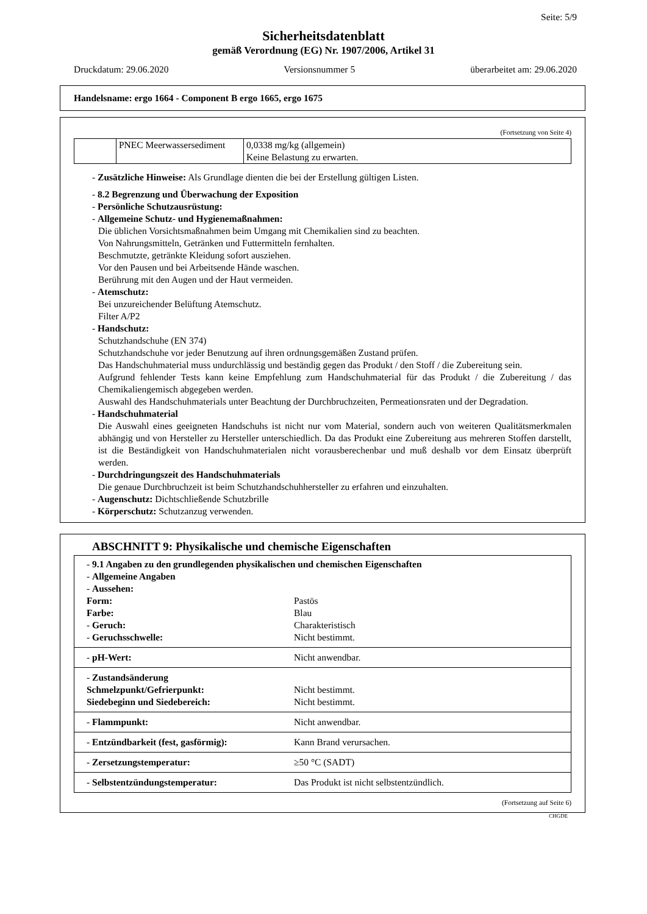Seite: 5/9
Sicherheitsdatenblatt
gemäß Verordnung (EG) Nr. 1907/2006, Artikel 31
Druckdatum: 29.06.2020 Versionsnummer 5 überarbeitet am: 29.06.2020
Handelsname: ergo 1664 - Component B ergo 1665, ergo 1675
(Fortsetzung von Seite 4)
| | PNEC Meerwassersediment | 0,0338 mg/kg (allgemein) Keine Belastung zu erwarten. |
- Zusätzliche Hinweise: Als Grundlage dienten die bei der Erstellung gültigen Listen.
- 8.2 Begrenzung und Überwachung der Exposition
- Persönliche Schutzausrüstung:
- Allgemeine Schutz- und Hygienemaßnahmen:
Die üblichen Vorsichtsmaßnahmen beim Umgang mit Chemikalien sind zu beachten.
Von Nahrungsmitteln, Getränken und Futtermitteln fernhalten.
Beschmutzte, getränkte Kleidung sofort ausziehen.
Vor den Pausen und bei Arbeitsende Hände waschen.
Berührung mit den Augen und der Haut vermeiden.
- Atemschutz:
Bei unzureichender Belüftung Atemschutz.
Filter A/P2
- Handschutz:
Schutzhandschuhe (EN 374)
Schutzhandschuhe vor jeder Benutzung auf ihren ordnungsgemäßen Zustand prüfen.
Das Handschuhmaterial muss undurchlässig und beständig gegen das Produkt / den Stoff / die Zubereitung sein.
Aufgrund fehlender Tests kann keine Empfehlung zum Handschuhmaterial für das Produkt / die Zubereitung / das Chemikaliengemisch abgegeben werden.
Auswahl des Handschuhmaterials unter Beachtung der Durchbruchzeiten, Permeationsraten und der Degradation.
- Handschuhmaterial
Die Auswahl eines geeigneten Handschuhs ist nicht nur vom Material, sondern auch von weiteren Qualitätsmerkmalen abhängig und von Hersteller zu Hersteller unterschiedlich. Da das Produkt eine Zubereitung aus mehreren Stoffen darstellt, ist die Beständigkeit von Handschuhmaterialen nicht vorausberechenbar und muß deshalb vor dem Einsatz überprüft werden.
- Durchdringungszeit des Handschuhmaterials
Die genaue Durchbruchzeit ist beim Schutzhandschuhhersteller zu erfahren und einzuhalten.
- Augenschutz: Dichtschließende Schutzbrille
- Körperschutz: Schutzanzug verwenden.
ABSCHNITT 9: Physikalische und chemische Eigenschaften
| - 9.1 Angaben zu den grundlegenden physikalischen und chemischen Eigenschaften | |
| - Allgemeine Angaben | |
| - Aussehen: | |
| Form: | Pastös |
| Farbe: | Blau |
| - Geruch: | Charakteristisch |
| - Geruchsschwelle: | Nicht bestimmt. |
| - pH-Wert: | Nicht anwendbar. |
| - Zustandsänderung | |
| Schmelzpunkt/Gefrierpunkt: | Nicht bestimmt. |
| Siedebeginn und Siedebereich: | Nicht bestimmt. |
| - Flammpunkt: | Nicht anwendbar. |
| - Entzündbarkeit (fest, gasförmig): | Kann Brand verursachen. |
| - Zersetzungstemperatur: | ≥50 °C (SADT) |
| - Selbstentzündungstemperatur: | Das Produkt ist nicht selbstentzündlich. |
(Fortsetzung auf Seite 6)
CHGDE